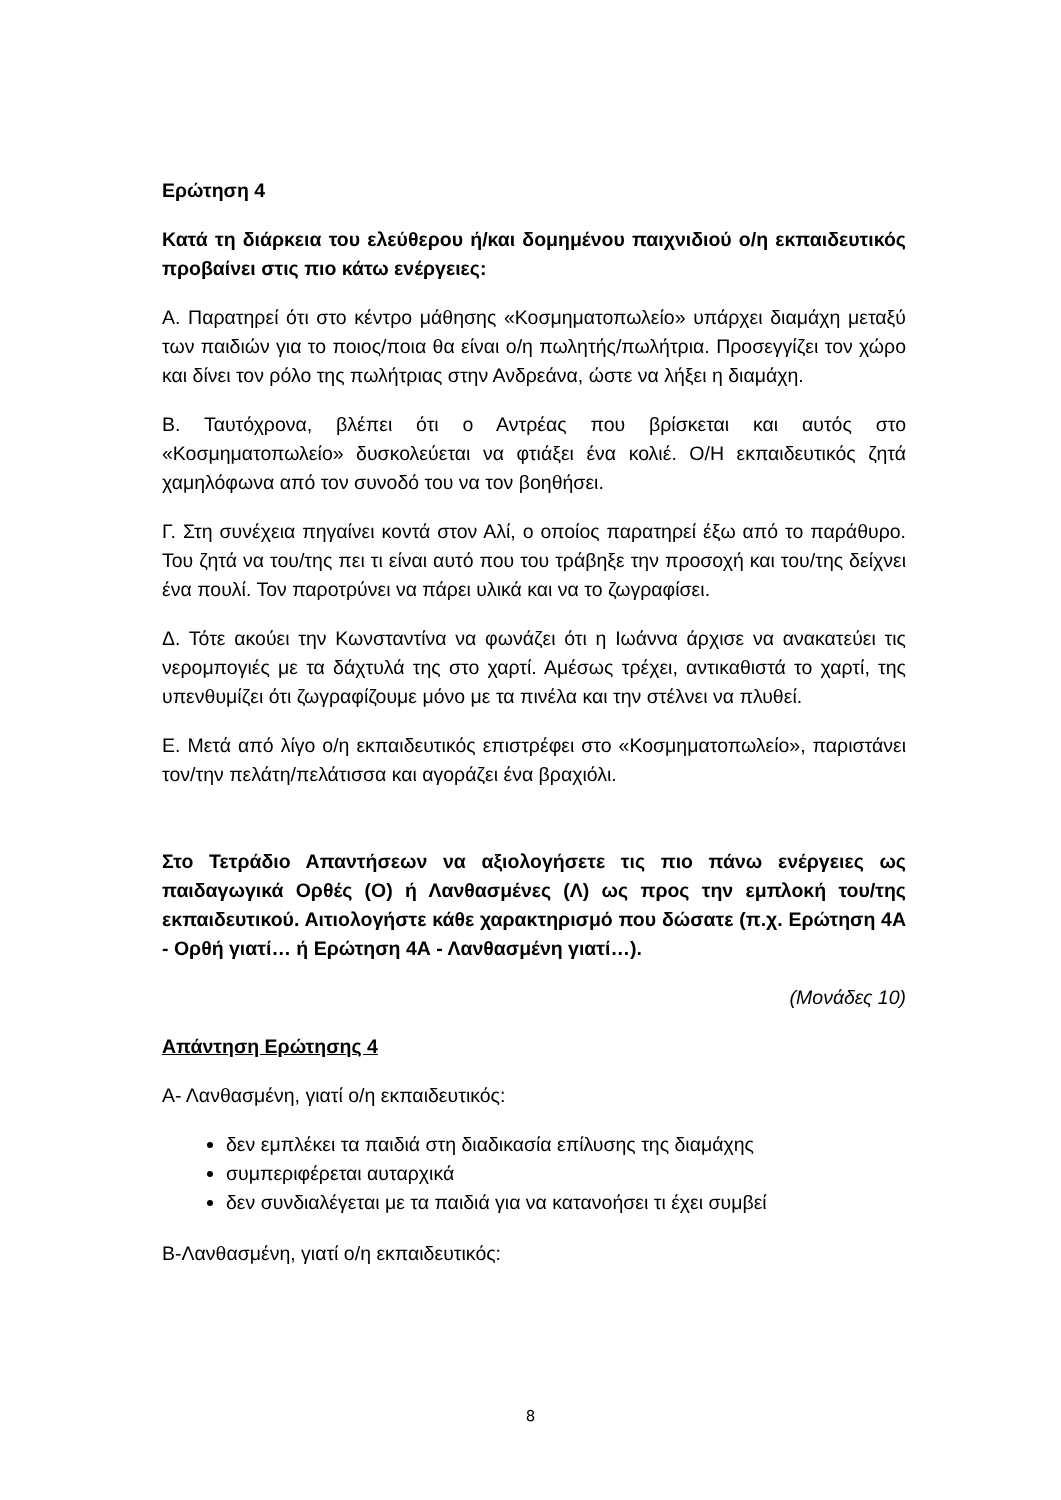Ερώτηση 4
Κατά τη διάρκεια του ελεύθερου ή/και δομημένου παιχνιδιού ο/η εκπαιδευτικός προβαίνει στις πιο κάτω ενέργειες:
Α. Παρατηρεί ότι στο κέντρο μάθησης «Κοσμηματοπωλείο» υπάρχει διαμάχη μεταξύ των παιδιών για το ποιος/ποια θα είναι ο/η πωλητής/πωλήτρια. Προσεγγίζει τον χώρο και δίνει τον ρόλο της πωλήτριας στην Ανδρεάνα, ώστε να λήξει η διαμάχη.
Β. Ταυτόχρονα, βλέπει ότι ο Αντρέας που βρίσκεται και αυτός στο «Κοσμηματοπωλείο» δυσκολεύεται να φτιάξει ένα κολιέ. Ο/Η εκπαιδευτικός ζητά χαμηλόφωνα από τον συνοδό του να τον βοηθήσει.
Γ. Στη συνέχεια πηγαίνει κοντά στον Αλί, ο οποίος παρατηρεί έξω από το παράθυρο. Του ζητά να του/της πει τι είναι αυτό που του τράβηξε την προσοχή και του/της δείχνει ένα πουλί. Τον παροτρύνει να πάρει υλικά και να το ζωγραφίσει.
Δ. Τότε ακούει την Κωνσταντίνα να φωνάζει ότι η Ιωάννα άρχισε να ανακατεύει τις νερομπογιές με τα δάχτυλά της στο χαρτί. Αμέσως τρέχει, αντικαθιστά το χαρτί, της υπενθυμίζει ότι ζωγραφίζουμε μόνο με τα πινέλα και την στέλνει να πλυθεί.
Ε. Μετά από λίγο ο/η εκπαιδευτικός επιστρέφει στο «Κοσμηματοπωλείο», παριστάνει τον/την πελάτη/πελάτισσα και αγοράζει ένα βραχιόλι.
Στο Τετράδιο Απαντήσεων να αξιολογήσετε τις πιο πάνω ενέργειες ως παιδαγωγικά Ορθές (Ο) ή Λανθασμένες (Λ) ως προς την εμπλοκή του/της εκπαιδευτικού. Αιτιολογήστε κάθε χαρακτηρισμό που δώσατε (π.χ. Ερώτηση 4Α - Ορθή γιατί… ή Ερώτηση 4Α - Λανθασμένη γιατί…).
(Μονάδες 10)
Απάντηση Ερώτησης 4
Α- Λανθασμένη, γιατί ο/η εκπαιδευτικός:
δεν εμπλέκει τα παιδιά στη διαδικασία επίλυσης της διαμάχης
συμπεριφέρεται αυταρχικά
δεν συνδιαλέγεται με τα παιδιά για να κατανοήσει τι έχει συμβεί
Β-Λανθασμένη, γιατί ο/η εκπαιδευτικός:
8